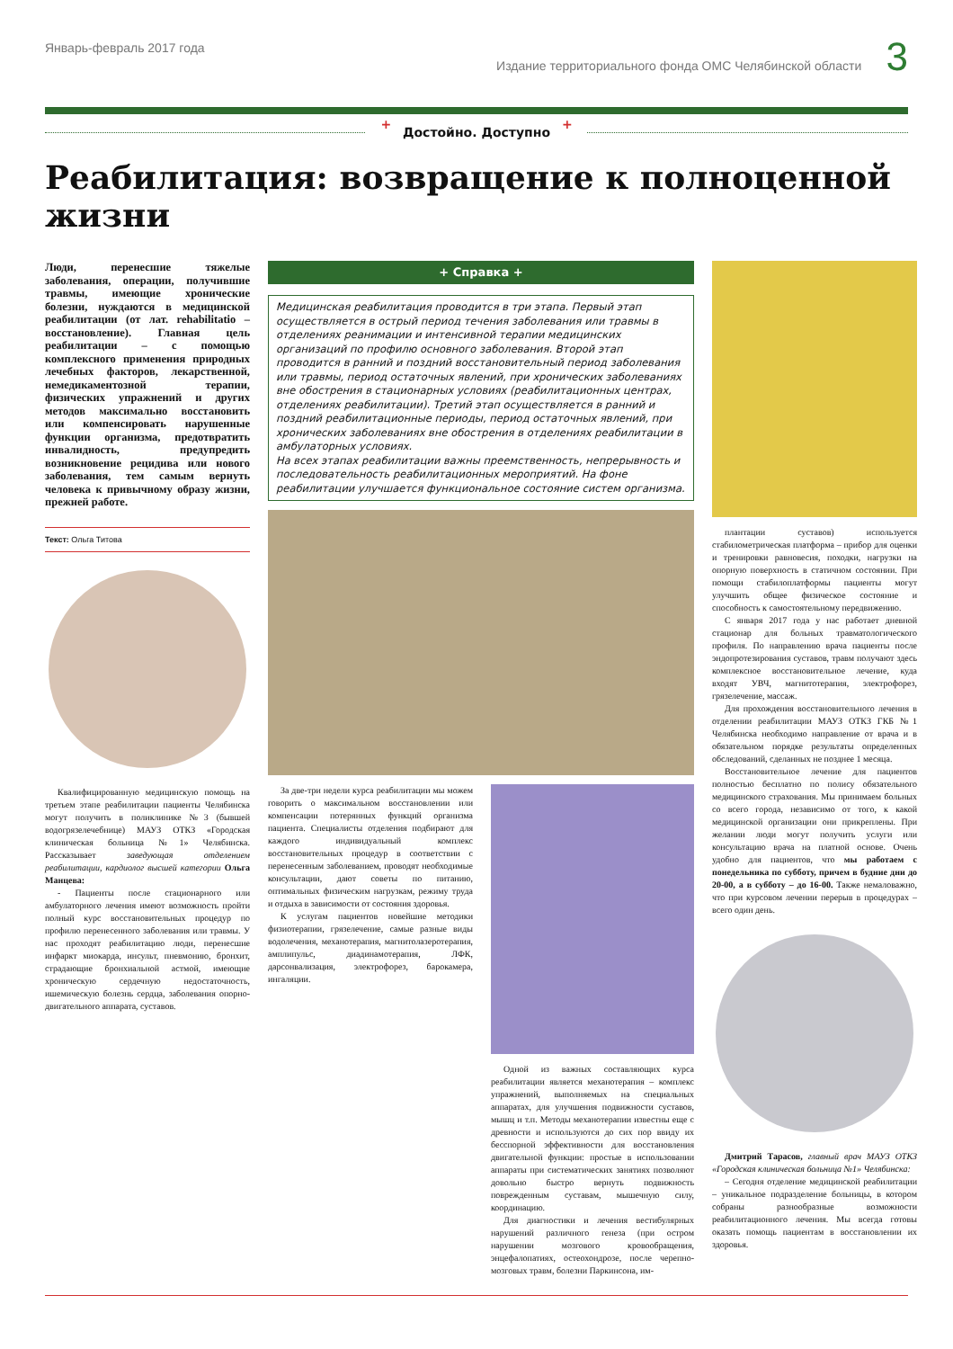Январь-февраль 2017 года Издание территориального фонда ОМС Челябинской области 3
+ Достойно. Доступно +
Реабилитация: возвращение к полноценной жизни
Люди, перенесшие тяжелые заболевания, операции, получившие травмы, имеющие хронические болезни, нуждаются в медицинской реабилитации (от лат. rehabilitatio – восстановление). Главная цель реабилитации – с помощью комплексного применения природных лечебных факторов, лекарственной, немедикаментозной терапии, физических упражнений и других методов максимально восстановить или компенсировать нарушенные функции организма, предотвратить инвалидность, предупредить возникновение рецидива или нового заболевания, тем самым вернуть человека к привычному образу жизни, прежней работе.
Текст: Ольга Титова
Квалифицированную медицинскую помощь на третьем этапе реабилитации пациенты Челябинска могут получить в поликлинике №3 (бывшей водогрязелечебнице) МАУЗ ОТКЗ «Городская клиническая больница №1» Челябинска. Рассказывает заведующая отделением реабилитации, кардиолог высшей категории Ольга Манцева:
- Пациенты после стационарного или амбулаторного лечения имеют возможность пройти полный курс восстановительных процедур по профилю перенесенного заболевания или травмы. У нас проходят реабилитацию люди, перенесшие инфаркт миокарда, инсульт, пневмонию, бронхит, страдающие бронхиальной астмой, имеющие хроническую сердечную недостаточность, ишемическую болезнь сердца, заболевания опорно-двигательного аппарата, суставов.
+ Справка +
Медицинская реабилитация проводится в три этапа. Первый этап осуществляется в острый период течения заболевания или травмы в отделениях реанимации и интенсивной терапии медицинских организаций по профилю основного заболевания. Второй этап проводится в ранний и поздний восстановительный период заболевания или травмы, период остаточных явлений, при хронических заболеваниях вне обострения в стационарных условиях (реабилитационных центрах, отделениях реабилитации). Третий этап осуществляется в ранний и поздний реабилитационные периоды, период остаточных явлений, при хронических заболеваниях вне обострения в отделениях реабилитации в амбулаторных условиях.
На всех этапах реабилитации важны преемственность, непрерывность и последовательность реабилитационных мероприятий. На фоне реабилитации улучшается функциональное состояние систем организма.
За две-три недели курса реабилитации мы можем говорить о максимальном восстановлении или компенсации потерянных функций организма пациента. Специалисты отделения подбирают для каждого индивидуальный комплекс восстановительных процедур в соответствии с перенесенным заболеванием, проводят необходимые консультации, дают советы по питанию, оптимальных физическим нагрузкам, режиму труда и отдыха в зависимости от состояния здоровья.
К услугам пациентов новейшие методики физиотерапии, грязелечение, самые разные виды водолечения, механотерапия, магнитолазеротерапия, амплипульс, диадинамотерапия, ЛФК, дарсонвализация, электрофорез, барокамера, ингаляции.
Одной из важных составляющих курса реабилитации является механотерапия – комплекс упражнений, выполняемых на специальных аппаратах, для улучшения подвижности суставов, мышц и т.п. Методы механотерапии известны еще с древности и используются до сих пор ввиду их бесспорной эффективности для восстановления двигательной функции: простые в использовании аппараты при систематических занятиях позволяют довольно быстро вернуть подвижность поврежденным суставам, мышечную силу, координацию.
Для диагностики и лечения вестибулярных нарушений различного генеза (при остром нарушении мозгового кровообращения, энцефалопатиях, остеохондрозе, после черепно-мозговых травм, болезни Паркинсона, им-
плантации суставов) используется стабилометрическая платформа – прибор для оценки и тренировки равновесия, походки, нагрузки на опорную поверхность в статичном состоянии. При помощи стабилоплатформы пациенты могут улучшить общее физическое состояние и способность к самостоятельному передвижению.
С января 2017 года у нас работает дневной стационар для больных травматологического профиля. По направлению врача пациенты после эндопротезирования суставов, травм получают здесь комплексное восстановительное лечение, куда входят УВЧ, магнитотерапия, электрофорез, грязелечение, массаж.
Для прохождения восстановительного лечения в отделении реабилитации МАУЗ ОТКЗ ГКБ №1 Челябинска необходимо направление от врача и в обязательном порядке результаты определенных обследований, сделанных не позднее 1 месяца.
Восстановительное лечение для пациентов полностью бесплатно по полису обязательного медицинского страхования. Мы принимаем больных со всего города, независимо от того, к какой медицинской организации они прикреплены. При желании люди могут получить услуги или консультацию врача на платной основе. Очень удобно для пациентов, что мы работаем с понедельника по субботу, причем в будние дни до 20-00, а в субботу – до 16-00. Также немаловажно, что при курсовом лечении перерыв в процедурах – всего один день.
Дмитрий Тарасов, главный врач МАУЗ ОТКЗ «Городская клиническая больница №1» Челябинска:
– Сегодня отделение медицинской реабилитации – уникальное подразделение больницы, в котором собраны разнообразные возможности реабилитационного лечения. Мы всегда готовы оказать помощь пациентам в восстановлении их здоровья.